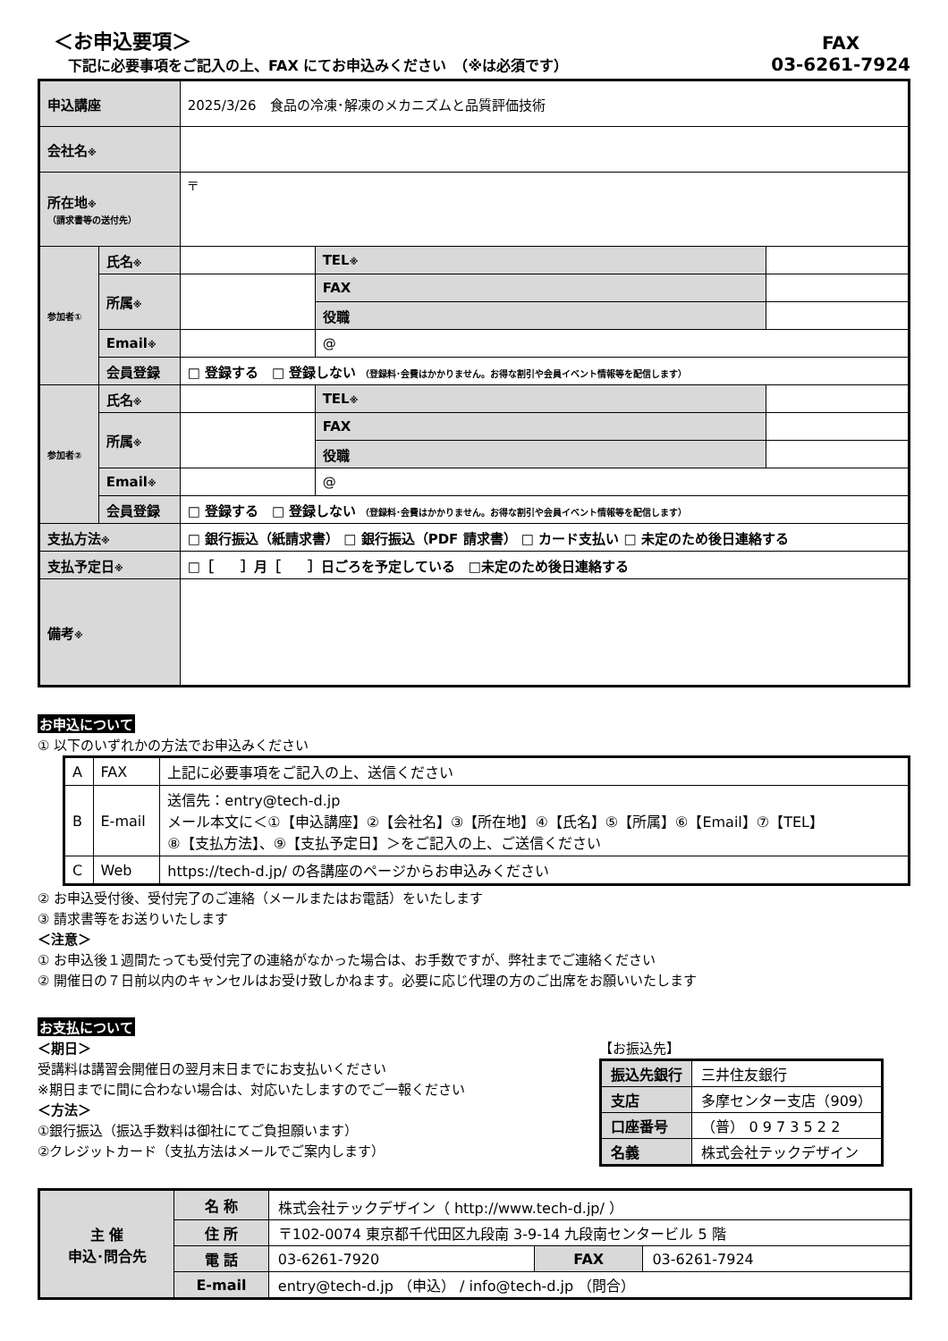＜お申込要項＞
下記に必要事項をご記入の上、FAX にてお申込みください　（※は必須です）
FAX
03-6261-7924
| 申込講座 | | 2025/3/26 食品の冷凍･解凍のメカニズムと品質評価技術 | | |
| 会社名 ※ | | | | |
| 所在地 ※ （請求書等の送付先） | | 〒 | | |
| 参加者① | 氏名 ※ | | TEL ※ | |
| | 所属 ※ | | FAX | |
| | | | 役職 | |
| | Email ※ | | @ | |
| | 会員登録 | □ 登録する □ 登録しない （登録料･会費はかかりません。お得な割引や会員イベント情報等を配信します） | | |
| 参加者② | 氏名 ※ | | TEL ※ | |
| | 所属 ※ | | FAX | |
| | | | 役職 | |
| | Email ※ | | @ | |
| | 会員登録 | □ 登録する □ 登録しない （登録料･会費はかかりません。お得な割引や会員イベント情報等を配信します） | | |
| 支払方法 ※ | | □ 銀行振込（紙請求書） □ 銀行振込（PDF 請求書） □ カード支払い □ 未定のため後日連絡する | | |
| 支払予定日 ※ | | □［ ］月［ ］日ごろを予定している □未定のため後日連絡する | | |
| 備考 ※ | | | | |
お申込について
① 以下のいずれかの方法でお申込みください
| A | FAX | 上記に必要事項をご記入の上、送信ください |
| B | E-mail | 送信先：entry@tech-d.jp メール本文に＜①【申込講座】②【会社名】③【所在地】④【氏名】⑤【所属】⑥【Email】⑦【TEL】 ⑧【支払方法】、⑨【支払予定日】＞をご記入の上、ご送信ください |
| C | Web | https://tech-d.jp/ の各講座のページからお申込みください |
② お申込受付後、受付完了のご連絡（メールまたはお電話）をいたします
③ 請求書等をお送りいたします
＜注意＞
① お申込後１週間たっても受付完了の連絡がなかった場合は、お手数ですが、弊社までご連絡ください
② 開催日の７日前以内のキャンセルはお受け致しかねます。必要に応じ代理の方のご出席をお願いいたします
お支払について
＜期日＞
受講料は講習会開催日の翌月末日までにお支払いください
※期日までに間に合わない場合は、対応いたしますのでご一報ください
＜方法＞
①銀行振込（振込手数料は御社にてご負担願います）
②クレジットカード（支払方法はメールでご案内します）
【お振込先】
| 振込先銀行 | 三井住友銀行 |
| 支店 | 多摩センター支店（909） |
| 口座番号 | （普） 0 9 7 3 5 2 2 |
| 名義 | 株式会社テックデザイン |
| 主 催 申込･問合先 | 名 称 | 株式会社テックデザイン（ http://www.tech-d.jp/ ） | | |
| | 住 所 | 〒102-0074 東京都千代田区九段南 3-9-14 九段南センタービル 5 階 | | |
| | 電 話 | 03-6261-7920 | FAX | 03-6261-7924 |
| | E-mail | entry@tech-d.jp （申込） / info@tech-d.jp （問合） | | |